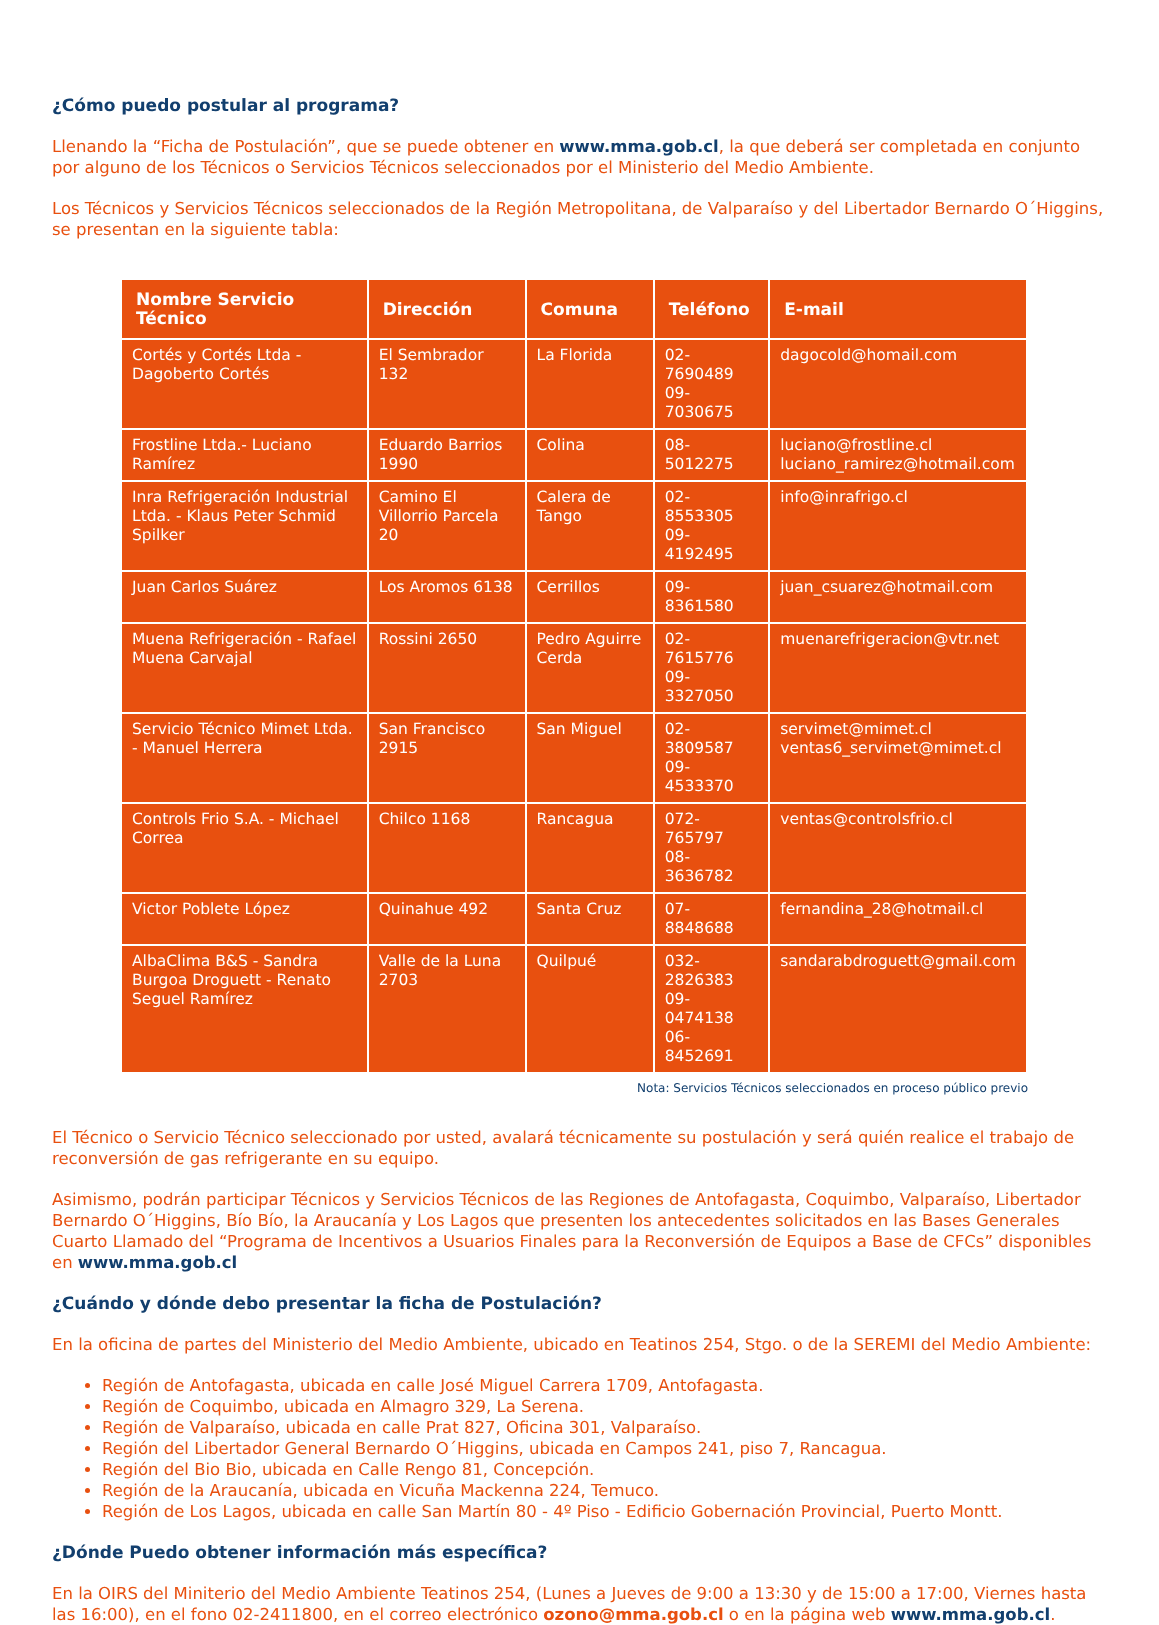¿Cómo puedo postular al programa?
Llenando la “Ficha de Postulación”, que se puede obtener en www.mma.gob.cl, la que deberá ser completada en conjunto por alguno de los Técnicos o Servicios Técnicos seleccionados por el Ministerio del Medio Ambiente.
Los Técnicos y Servicios Técnicos seleccionados de la Región Metropolitana, de Valparaíso y del Libertador Bernardo O´Higgins, se presentan en la siguiente tabla:
| Nombre Servicio Técnico | Dirección | Comuna | Teléfono | E-mail |
| --- | --- | --- | --- | --- |
| Cortés y Cortés Ltda - Dagoberto Cortés | El Sembrador 132 | La Florida | 02-7690489 09-7030675 | dagocold@homail.com |
| Frostline Ltda.- Luciano Ramírez | Eduardo Barrios 1990 | Colina | 08-5012275 | luciano@frostline.cl luciano_ramirez@hotmail.com |
| Inra Refrigeración Industrial Ltda. - Klaus Peter Schmid Spilker | Camino El Villorrio Parcela 20 | Calera de Tango | 02-8553305 09-4192495 | info@inrafrigo.cl |
| Juan Carlos Suárez | Los Aromos 6138 | Cerrillos | 09-8361580 | juan_csuarez@hotmail.com |
| Muena Refrigeración - Rafael Muena Carvajal | Rossini 2650 | Pedro Aguirre Cerda | 02-7615776 09-3327050 | muenarefrigeracion@vtr.net |
| Servicio Técnico Mimet Ltda. - Manuel Herrera | San Francisco 2915 | San Miguel | 02-3809587 09-4533370 | servimet@mimet.cl ventas6_servimet@mimet.cl |
| Controls Frio S.A. - Michael Correa | Chilco 1168 | Rancagua | 072-765797 08-3636782 | ventas@controlsfrio.cl |
| Victor Poblete López | Quinahue 492 | Santa Cruz | 07-8848688 | fernandina_28@hotmail.cl |
| AlbaClima B&S - Sandra Burgoa Droguett - Renato Seguel Ramírez | Valle de la Luna 2703 | Quilpué | 032-2826383 09-0474138 06-8452691 | sandarabdroguett@gmail.com |
Nota: Servicios Técnicos seleccionados en proceso público previo
El Técnico o Servicio Técnico seleccionado por usted, avalará técnicamente su postulación y será quién realice el trabajo de reconversión de gas refrigerante en su equipo.
Asimismo, podrán participar Técnicos y Servicios Técnicos de las Regiones de Antofagasta, Coquimbo, Valparaíso, Libertador Bernardo O´Higgins, Bío Bío, la Araucanía y Los Lagos que presenten los antecedentes solicitados en las Bases Generales Cuarto Llamado del “Programa de Incentivos a Usuarios Finales para la Reconversión de Equipos a Base de CFCs” disponibles en www.mma.gob.cl
¿Cuándo y dónde debo presentar la ficha de Postulación?
En la oficina de partes del Ministerio del Medio Ambiente, ubicado en Teatinos 254, Stgo. o de la SEREMI del Medio Ambiente:
Región de Antofagasta, ubicada en calle José Miguel Carrera 1709, Antofagasta.
Región de Coquimbo, ubicada en Almagro 329, La Serena.
Región de Valparaíso, ubicada en calle Prat 827, Oficina 301, Valparaíso.
Región del Libertador General Bernardo O´Higgins, ubicada en Campos 241, piso 7, Rancagua.
Región del Bio Bio, ubicada en Calle Rengo 81, Concepción.
Región de la Araucanía, ubicada en Vicuña Mackenna 224, Temuco.
Región de Los Lagos, ubicada en calle San Martín 80 - 4º Piso - Edificio Gobernación Provincial, Puerto Montt.
¿Dónde Puedo obtener información más específica?
En la OIRS del Miniterio del Medio Ambiente Teatinos 254, (Lunes a Jueves de 9:00 a 13:30 y de 15:00 a 17:00, Viernes hasta las 16:00), en el fono 02-2411800, en el correo electrónico ozono@mma.gob.cl o en la página web www.mma.gob.cl.